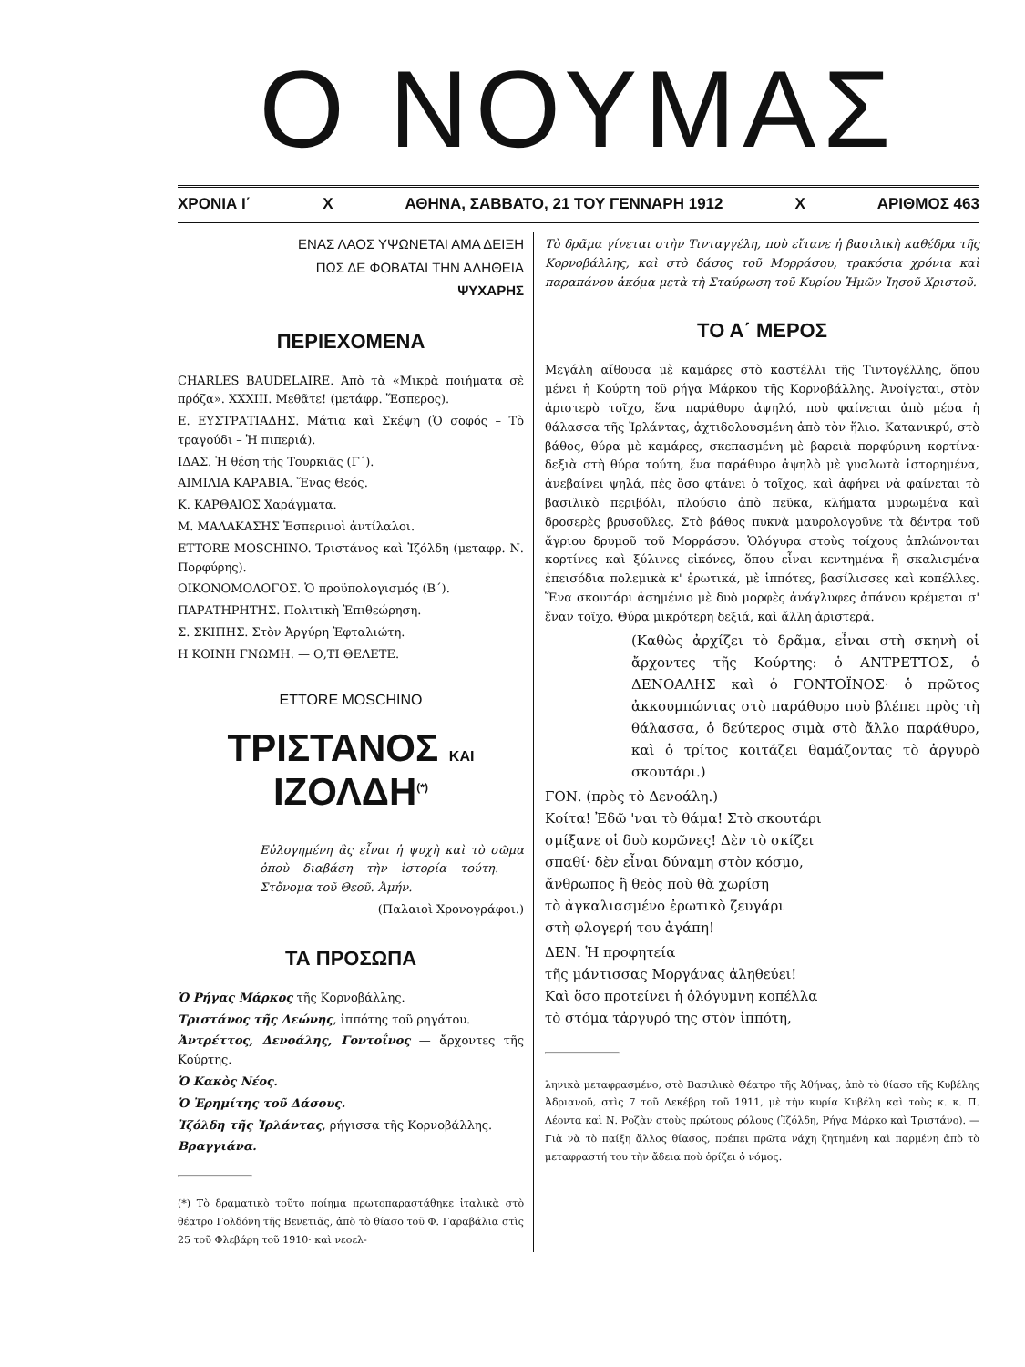Ο ΝΟΥΜΑΣ
ΧΡΟΝΙΑ Ι΄ Χ ΑΘΗΝΑ, ΣΑΒΒΑΤΟ, 21 ΤΟΥ ΓΕΝΝΑΡΗ 1912 Χ ΑΡΙΘΜΟΣ 463
ΕΝΑΣ ΛΑΟΣ ΥΨΩΝΕΤΑΙ ΑΜΑ ΔΕΙΞΗ
ΠΩΣ ΔΕ ΦΟΒΑΤΑΙ ΤΗΝ ΑΛΗΘΕΙΑ
ΨΥΧΑΡΗΣ
ΠΕΡΙΕΧΟΜΕΝΑ
CHARLES BAUDELAIRE. Ἀπὸ τὰ «Μικρὰ ποιήματα σὲ πρόζα». XXXIII. Μεθᾶτε! (μετάφρ. Ἕσπερος).
Ε. ΕΥΣΤΡΑΤΙΑΔΗΣ. Μάτια καὶ Σκέψη (Ὁ σοφός – Τὸ τραγούδι – Ἡ πιπεριά).
ΙΔΑΣ. Ἡ θέση τῆς Τουρκιᾶς (Γ΄).
ΑΙΜΙΛΙΑ ΚΑΡΑΒΙΑ. Ἕνας Θεός.
Κ. ΚΑΡΘΑΙΟΣ Χαράγματα.
Μ. ΜΑΛΑΚΑΣΗΣ Ἑσπερινοὶ ἀντίλαλοι.
ETTORE MOSCHINO. Τριστάνος καὶ Ἰζόλδη (μεταφρ. Ν. Πορφύρης).
ΟΙΚΟΝΟΜΟΛΟΓΟΣ. Ὁ προϋπολογισμός (Β΄).
ΠΑΡΑΤΗΡΗΤΗΣ. Πολιτικὴ Ἐπιθεώρηση.
Σ. ΣΚΙΠΗΣ. Στὸν Ἀργύρη Ἐφταλιώτη.
Η ΚΟΙΝΗ ΓΝΩΜΗ. — Ο,ΤΙ ΘΕΛΕΤΕ.
ETTORE MOSCHINO
ΤΡΙΣΤΑΝΟΣ ΚΑΙ ΙΖΟΛΔΗ<sup>(*)</sup>
Εὐλογημένη ἂς εἶναι ἡ ψυχὴ καὶ τὸ σῶμα ὁποὺ διαβάση τὴν ἱστορία τούτη. — Στὄνομα τοῦ Θεοῦ. Ἀμήν.
(Παλαιοὶ Χρονογράφοι.)
ΤΑ ΠΡΟΣΩΠΑ
Ὁ Ρήγας Μάρκος τῆς Κορνοβάλλης.
Τριστάνος τῆς Λεώνης, ἱππότης τοῦ ρηγάτου.
Ἀντρέττος, Δενοάλης, Γοντοΐνος — ἄρχοντες τῆς Κούρτης.
Ὁ Κακὸς Νέος.
Ὁ Ἐρημίτης τοῦ Δάσους.
Ἰζόλδη τῆς Ἰρλάντας, ρήγισσα τῆς Κορνοβάλλης.
Βραγγιάνα.
(*) Τὸ δραματικὸ τοῦτο ποίημα πρωτοπαραστάθηκε ἰταλικὰ στὸ θέατρο Γολδόνη τῆς Βενετιᾶς, ἀπὸ τὸ θίασο τοῦ Φ. Γαραβάλια στὶς 25 τοῦ Φλεβάρη τοῦ 1910· καὶ νεοελ-
Τὸ δρᾶμα γίνεται στὴν Τινταγγέλη, ποὺ εἴτανε ἡ βασιλικὴ καθέδρα τῆς Κορνοβάλλης, καὶ στὸ δάσος τοῦ Μορράσου, τρακόσια χρόνια καὶ παραπάνου ἀκόμα μετὰ τὴ Σταύρωση τοῦ Κυρίου Ἡμῶν Ἰησοῦ Χριστοῦ.
ΤΟ Α΄ ΜΕΡΟΣ
Μεγάλη αἴθουσα μὲ καμάρες στὸ καστέλλι τῆς Τιντογέλλης, ὅπου μένει ἡ Κούρτη τοῦ ρήγα Μάρκου τῆς Κορνοβάλλης. Ἀνοίγεται, στὸν ἀριστερὸ τοῖχο, ἕνα παράθυρο ἀψηλό, ποὺ φαίνεται ἀπὸ μέσα ἡ θάλασσα τῆς Ἰρλάντας, ἀχτιδολουσμένη ἀπὸ τὸν ἥλιο. Κατανικρύ, στὸ βάθος, θύρα μὲ καμάρες, σκεπασμένη μὲ βαρειὰ πορφύρινη κορτίνα· δεξιὰ στὴ θύρα τούτη, ἕνα παράθυρο ἀψηλὸ μὲ γυαλωτὰ ἱστορημένα, ἀνεβαίνει ψηλά, πὲς ὅσο φτάνει ὁ τοῖχος, καὶ ἀφήνει νὰ φαίνεται τὸ βασιλικὸ περιβόλι, πλούσιο ἀπὸ πεῦκα, κλήματα μυρωμένα καὶ δροσερὲς βρυσοῦλες. Στὸ βάθος πυκνὰ μαυρολογοῦνε τὰ δέντρα τοῦ ἄγριου δρυμοῦ τοῦ Μορράσου. Ὁλόγυρα στοὺς τοίχους ἁπλώνονται κορτίνες καὶ ξύλινες εἰκόνες, ὅπου εἶναι κεντημένα ἢ σκαλισμένα ἐπεισόδια πολεμικὰ κ' ἐρωτικά, μὲ ἱππότες, βασίλισσες καὶ κοπέλλες. Ἕνα σκουτάρι ἀσημένιο μὲ δυὸ μορφὲς ἀνάγλυφες ἀπάνου κρέμεται σ' ἕναν τοῖχο. Θύρα μικρότερη δεξιά, καὶ ἄλλη ἀριστερά.
(Καθὼς ἀρχίζει τὸ δρᾶμα, εἶναι στὴ σκηνὴ οἱ ἄρχοντες τῆς Κούρτης: ὁ ΑΝΤΡΕΤΤΟΣ, ὁ ΔΕΝΟΑΛΗΣ καὶ ὁ ΓΟΝΤΟΪΝΟΣ· ὁ πρῶτος ἀκκουμπώντας στὸ παράθυρο ποὺ βλέπει πρὸς τὴ θάλασσα, ὁ δεύτερος σιμὰ στὸ ἄλλο παράθυρο, καὶ ὁ τρίτος κοιτάζει θαμάζοντας τὸ ἀργυρὸ σκουτάρι.)
ΓΟΝ. (πρὸς τὸ Δενοάλη.)
Κοίτα! Ἐδῶ 'ναι τὸ θάμα! Στὸ σκουτάρι
σμίξανε οἱ δυὸ κορῶνες! Δὲν τὸ σκίζει
σπαθί· δὲν εἶναι δύναμη στὸν κόσμο,
ἄνθρωπος ἢ θεὸς ποὺ θὰ χωρίση
τὸ ἀγκαλιασμένο ἐρωτικὸ ζευγάρι
στὴ φλογερή του ἀγάπη!
ΔΕΝ. Ἡ προφητεία
τῆς μάντισσας Μοργάνας ἀληθεύει!
Καὶ ὅσο προτείνει ἡ ὁλόγυμνη κοπέλλα
τὸ στόμα τἀργυρό της στὸν ἱππότη,
ληνικὰ μεταφρασμένο, στὸ Βασιλικὸ Θέατρο τῆς Ἀθήνας, ἀπὸ τὸ θίασο τῆς Κυβέλης Ἀδριανοῦ, στὶς 7 τοῦ Δεκέβρη τοῦ 1911, μὲ τὴν κυρία Κυβέλη καὶ τοὺς κ. κ. Π. Λέοντα καὶ Ν. Ροζὰν στοὺς πρώτους ρόλους (Ἰζόλδη, Ρήγα Μάρκο καὶ Τριστάνο). — Γιὰ νὰ τὸ παίξη ἄλλος θίασος, πρέπει πρῶτα νάχη ζητημένη καὶ παρμένη ἀπὸ τὸ μεταφραστή του τὴν ἄδεια ποὺ ὁρίζει ὁ νόμος.